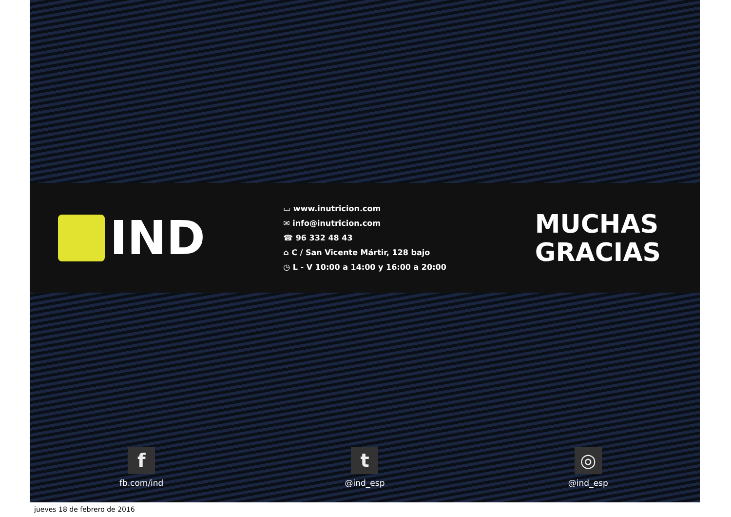IND
▭ www.inutricion.com
✉ info@inutricion.com
☎ 96 332 48 43
⌂ C / San Vicente Mártir, 128 bajo
◷ L - V 10:00 a 14:00 y 16:00 a 20:00
MUCHAS
GRACIAS
f
fb.com/ind
t
@ind_esp
◎
@ind_esp
jueves 18 de febrero de 2016